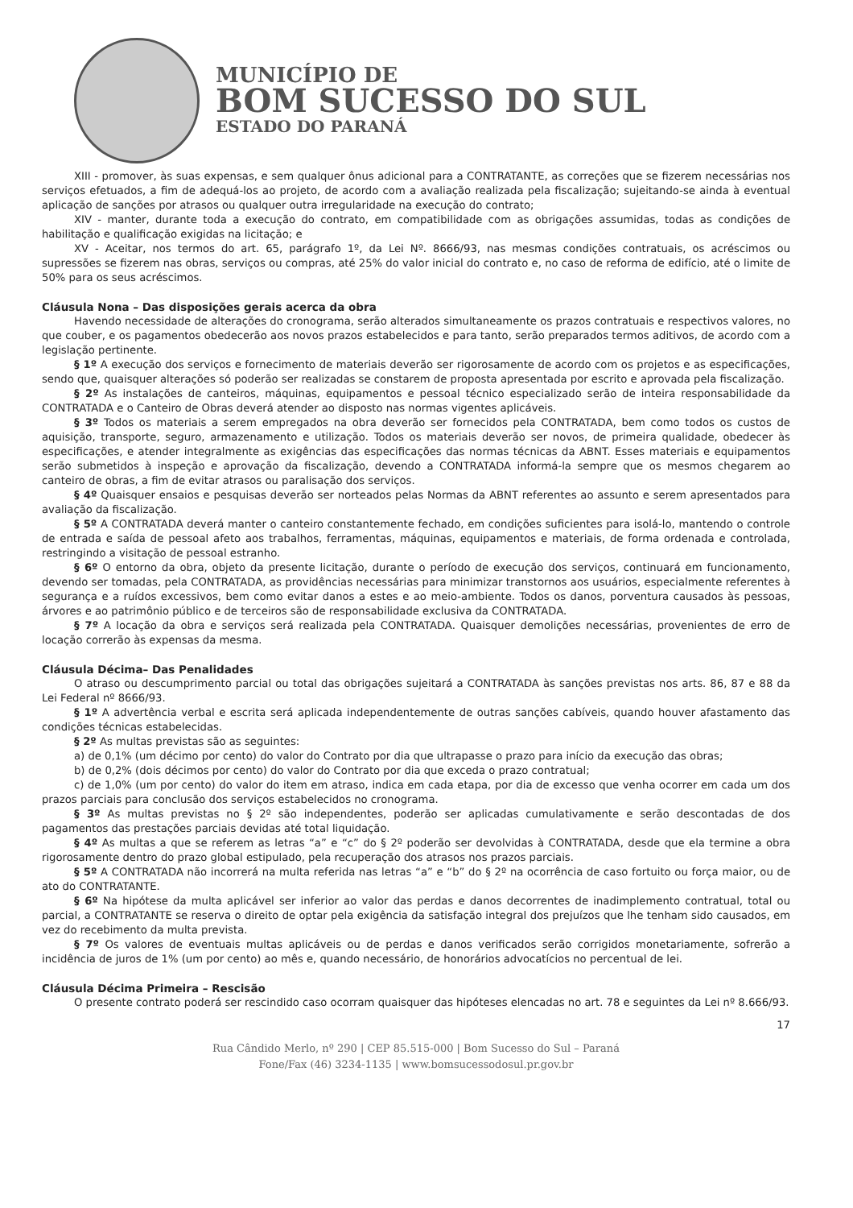MUNICÍPIO DE
BOM SUCESSO DO SUL
ESTADO DO PARANÁ
XIII - promover, às suas expensas, e sem qualquer ônus adicional para a CONTRATANTE, as correções que se fizerem necessárias nos serviços efetuados, a fim de adequá-los ao projeto, de acordo com a avaliação realizada pela fiscalização; sujeitando-se ainda à eventual aplicação de sanções por atrasos ou qualquer outra irregularidade na execução do contrato;
XIV - manter, durante toda a execução do contrato, em compatibilidade com as obrigações assumidas, todas as condições de habilitação e qualificação exigidas na licitação; e
XV - Aceitar, nos termos do art. 65, parágrafo 1º, da Lei Nº. 8666/93, nas mesmas condições contratuais, os acréscimos ou supressões se fizerem nas obras, serviços ou compras, até 25% do valor inicial do contrato e, no caso de reforma de edifício, até o limite de 50% para os seus acréscimos.
Cláusula Nona – Das disposições gerais acerca da obra
Havendo necessidade de alterações do cronograma, serão alterados simultaneamente os prazos contratuais e respectivos valores, no que couber, e os pagamentos obedecerão aos novos prazos estabelecidos e para tanto, serão preparados termos aditivos, de acordo com a legislação pertinente.
§ 1º A execução dos serviços e fornecimento de materiais deverão ser rigorosamente de acordo com os projetos e as especificações, sendo que, quaisquer alterações só poderão ser realizadas se constarem de proposta apresentada por escrito e aprovada pela fiscalização.
§ 2º As instalações de canteiros, máquinas, equipamentos e pessoal técnico especializado serão de inteira responsabilidade da CONTRATADA e o Canteiro de Obras deverá atender ao disposto nas normas vigentes aplicáveis.
§ 3º Todos os materiais a serem empregados na obra deverão ser fornecidos pela CONTRATADA, bem como todos os custos de aquisição, transporte, seguro, armazenamento e utilização. Todos os materiais deverão ser novos, de primeira qualidade, obedecer às especificações, e atender integralmente as exigências das especificações das normas técnicas da ABNT. Esses materiais e equipamentos serão submetidos à inspeção e aprovação da fiscalização, devendo a CONTRATADA informá-la sempre que os mesmos chegarem ao canteiro de obras, a fim de evitar atrasos ou paralisação dos serviços.
§ 4º Quaisquer ensaios e pesquisas deverão ser norteados pelas Normas da ABNT referentes ao assunto e serem apresentados para avaliação da fiscalização.
§ 5º A CONTRATADA deverá manter o canteiro constantemente fechado, em condições suficientes para isolá-lo, mantendo o controle de entrada e saída de pessoal afeto aos trabalhos, ferramentas, máquinas, equipamentos e materiais, de forma ordenada e controlada, restringindo a visitação de pessoal estranho.
§ 6º O entorno da obra, objeto da presente licitação, durante o período de execução dos serviços, continuará em funcionamento, devendo ser tomadas, pela CONTRATADA, as providências necessárias para minimizar transtornos aos usuários, especialmente referentes à segurança e a ruídos excessivos, bem como evitar danos a estes e ao meio-ambiente. Todos os danos, porventura causados às pessoas, árvores e ao patrimônio público e de terceiros são de responsabilidade exclusiva da CONTRATADA.
§ 7º A locação da obra e serviços será realizada pela CONTRATADA. Quaisquer demolições necessárias, provenientes de erro de locação correrão às expensas da mesma.
Cláusula Décima– Das Penalidades
O atraso ou descumprimento parcial ou total das obrigações sujeitará a CONTRATADA às sanções previstas nos arts. 86, 87 e 88 da Lei Federal nº 8666/93.
§ 1º A advertência verbal e escrita será aplicada independentemente de outras sanções cabíveis, quando houver afastamento das condições técnicas estabelecidas.
§ 2º As multas previstas são as seguintes:
a) de 0,1% (um décimo por cento) do valor do Contrato por dia que ultrapasse o prazo para início da execução das obras;
b) de 0,2% (dois décimos por cento) do valor do Contrato por dia que exceda o prazo contratual;
c) de 1,0% (um por cento) do valor do item em atraso, indica em cada etapa, por dia de excesso que venha ocorrer em cada um dos prazos parciais para conclusão dos serviços estabelecidos no cronograma.
§ 3º As multas previstas no § 2º são independentes, poderão ser aplicadas cumulativamente e serão descontadas de dos pagamentos das prestações parciais devidas até total liquidação.
§ 4º As multas a que se referem as letras “a” e “c” do § 2º poderão ser devolvidas à CONTRATADA, desde que ela termine a obra rigorosamente dentro do prazo global estipulado, pela recuperação dos atrasos nos prazos parciais.
§ 5º A CONTRATADA não incorrerá na multa referida nas letras “a” e “b” do § 2º na ocorrência de caso fortuito ou força maior, ou de ato do CONTRATANTE.
§ 6º Na hipótese da multa aplicável ser inferior ao valor das perdas e danos decorrentes de inadimplemento contratual, total ou parcial, a CONTRATANTE se reserva o direito de optar pela exigência da satisfação integral dos prejuízos que lhe tenham sido causados, em vez do recebimento da multa prevista.
§ 7º Os valores de eventuais multas aplicáveis ou de perdas e danos verificados serão corrigidos monetariamente, sofrerão a incidência de juros de 1% (um por cento) ao mês e, quando necessário, de honorários advocatícios no percentual de lei.
Cláusula Décima Primeira – Rescisão
O presente contrato poderá ser rescindido caso ocorram quaisquer das hipóteses elencadas no art. 78 e seguintes da Lei nº 8.666/93.
17
Rua Cândido Merlo, nº 290 | CEP 85.515-000 | Bom Sucesso do Sul – Paraná
Fone/Fax (46) 3234-1135 | www.bomsucessodosul.pr.gov.br